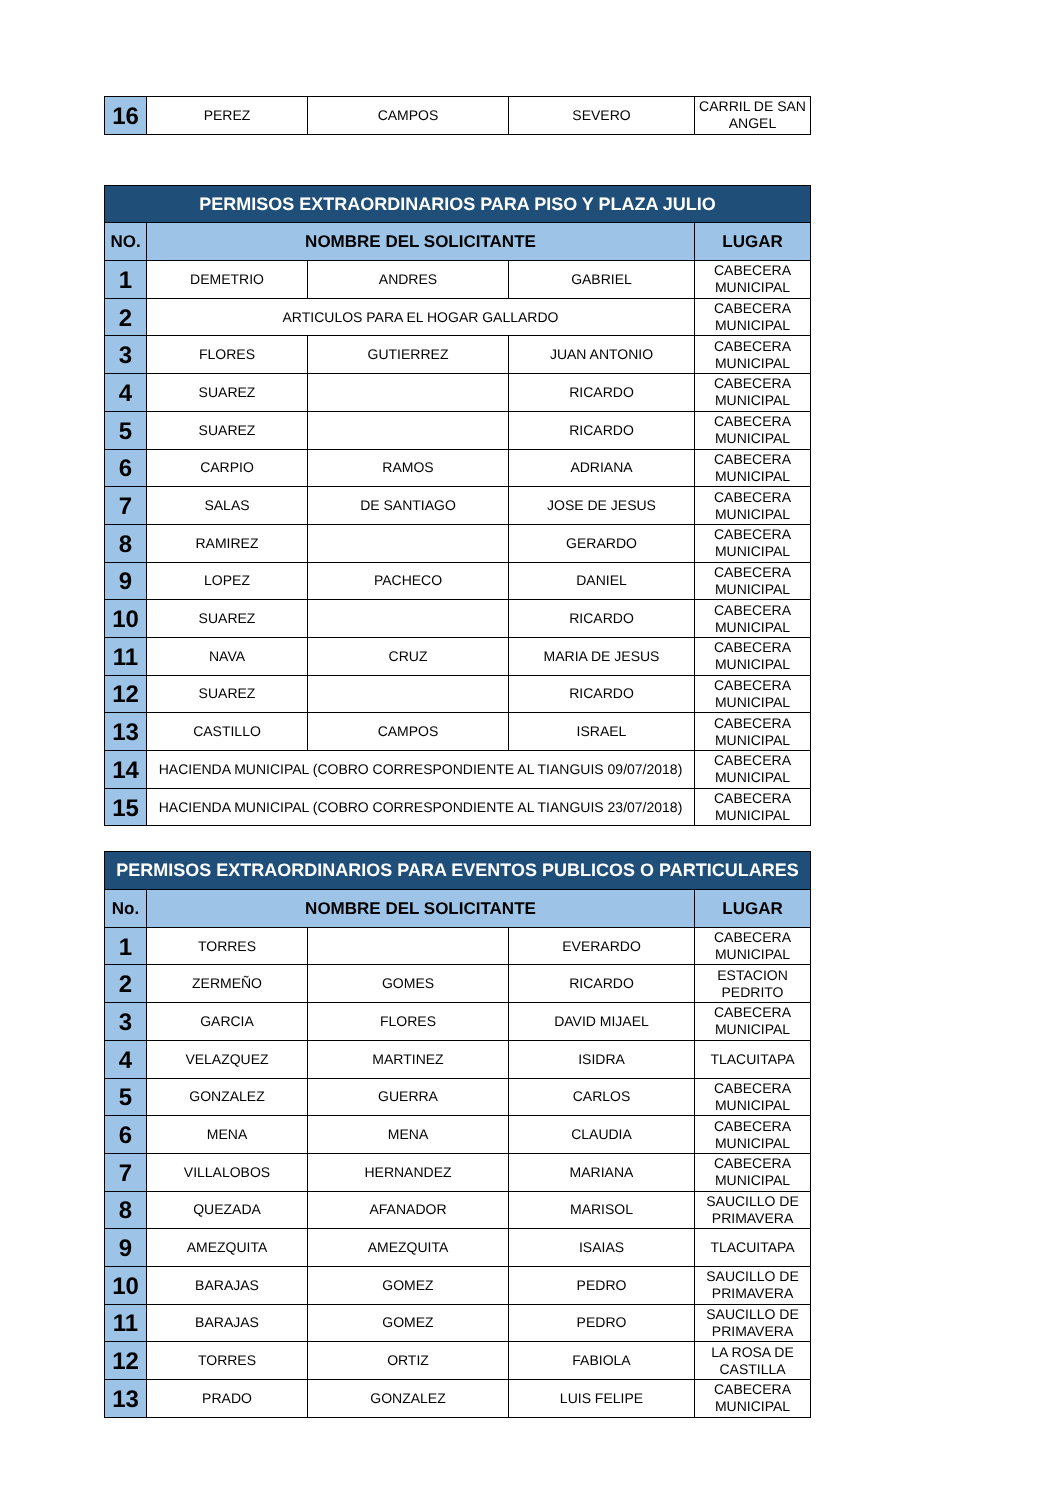| 16 | PEREZ | CAMPOS | SEVERO | CARRIL DE SAN ANGEL |
| PERMISOS EXTRAORDINARIOS PARA PISO Y PLAZA JULIO | | | | |
| --- | --- | --- | --- | --- |
| NO. | NOMBRE DEL SOLICITANTE | | | LUGAR |
| 1 | DEMETRIO | ANDRES | GABRIEL | CABECERA MUNICIPAL |
| 2 | ARTICULOS PARA EL HOGAR GALLARDO | | | CABECERA MUNICIPAL |
| 3 | FLORES | GUTIERREZ | JUAN ANTONIO | CABECERA MUNICIPAL |
| 4 | SUAREZ | | RICARDO | CABECERA MUNICIPAL |
| 5 | SUAREZ | | RICARDO | CABECERA MUNICIPAL |
| 6 | CARPIO | RAMOS | ADRIANA | CABECERA MUNICIPAL |
| 7 | SALAS | DE SANTIAGO | JOSE DE JESUS | CABECERA MUNICIPAL |
| 8 | RAMIREZ | | GERARDO | CABECERA MUNICIPAL |
| 9 | LOPEZ | PACHECO | DANIEL | CABECERA MUNICIPAL |
| 10 | SUAREZ | | RICARDO | CABECERA MUNICIPAL |
| 11 | NAVA | CRUZ | MARIA DE JESUS | CABECERA MUNICIPAL |
| 12 | SUAREZ | | RICARDO | CABECERA MUNICIPAL |
| 13 | CASTILLO | CAMPOS | ISRAEL | CABECERA MUNICIPAL |
| 14 | HACIENDA MUNICIPAL (COBRO CORRESPONDIENTE AL TIANGUIS 09/07/2018) | | | CABECERA MUNICIPAL |
| 15 | HACIENDA MUNICIPAL (COBRO CORRESPONDIENTE AL TIANGUIS 23/07/2018) | | | CABECERA MUNICIPAL |
| PERMISOS EXTRAORDINARIOS PARA EVENTOS PUBLICOS O PARTICULARES | | | | |
| --- | --- | --- | --- | --- |
| No. | NOMBRE DEL SOLICITANTE | | | LUGAR |
| 1 | TORRES | | EVERARDO | CABECERA MUNICIPAL |
| 2 | ZERMEÑO | GOMES | RICARDO | ESTACION PEDRITO |
| 3 | GARCIA | FLORES | DAVID MIJAEL | CABECERA MUNICIPAL |
| 4 | VELAZQUEZ | MARTINEZ | ISIDRA | TLACUITAPA |
| 5 | GONZALEZ | GUERRA | CARLOS | CABECERA MUNICIPAL |
| 6 | MENA | MENA | CLAUDIA | CABECERA MUNICIPAL |
| 7 | VILLALOBOS | HERNANDEZ | MARIANA | CABECERA MUNICIPAL |
| 8 | QUEZADA | AFANADOR | MARISOL | SAUCILLO DE PRIMAVERA |
| 9 | AMEZQUITA | AMEZQUITA | ISAIAS | TLACUITAPA |
| 10 | BARAJAS | GOMEZ | PEDRO | SAUCILLO DE PRIMAVERA |
| 11 | BARAJAS | GOMEZ | PEDRO | SAUCILLO DE PRIMAVERA |
| 12 | TORRES | ORTIZ | FABIOLA | LA ROSA DE CASTILLA |
| 13 | PRADO | GONZALEZ | LUIS FELIPE | CABECERA MUNICIPAL |